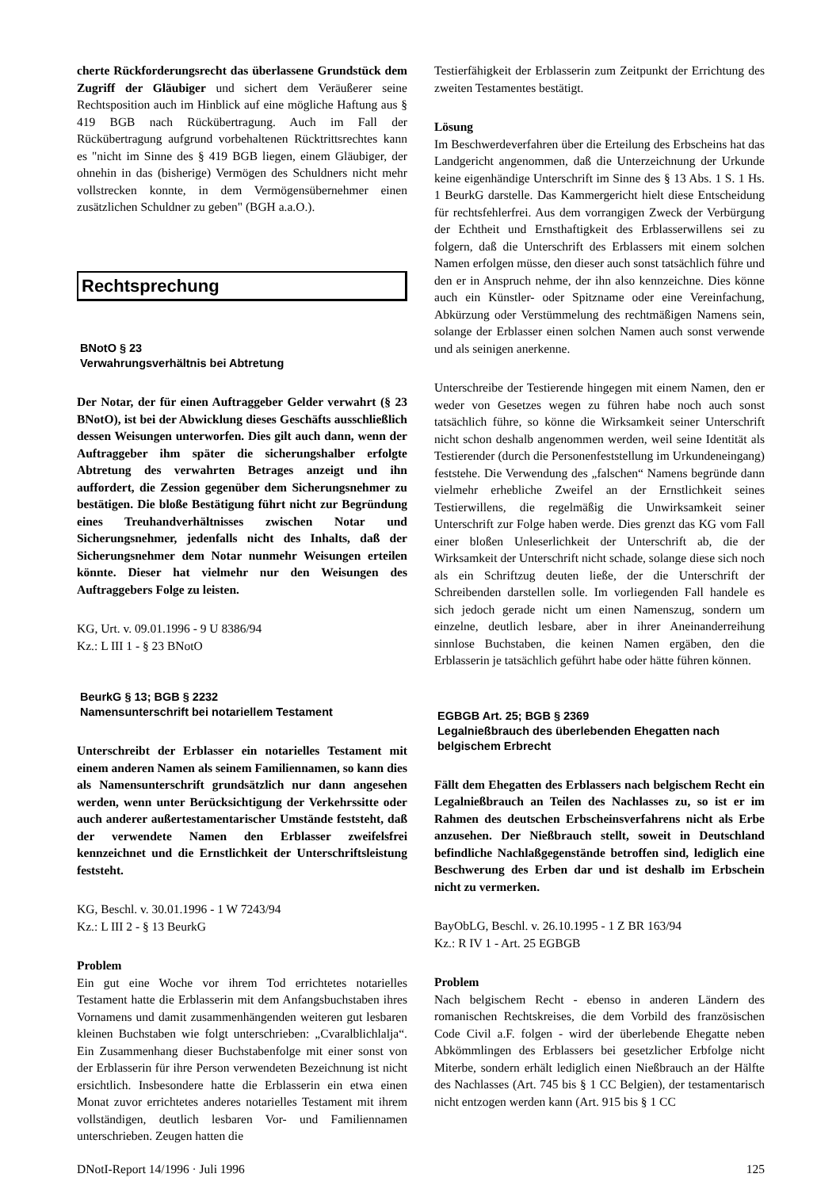cherte Rückforderungsrecht das überlassene Grundstück dem Zugriff der Gläubiger und sichert dem Veräußerer seine Rechtsposition auch im Hinblick auf eine mögliche Haftung aus § 419 BGB nach Rückübertragung. Auch im Fall der Rückübertragung aufgrund vorbehaltenen Rücktrittsrechtes kann es "nicht im Sinne des § 419 BGB liegen, einem Gläubiger, der ohnehin in das (bisherige) Vermögen des Schuldners nicht mehr vollstrecken konnte, in dem Vermögensübernehmer einen zusätzlichen Schuldner zu geben" (BGH a.a.O.).
Rechtsprechung
BNotO § 23
Verwahrungsverhältnis bei Abtretung
Der Notar, der für einen Auftraggeber Gelder verwahrt (§ 23 BNotO), ist bei der Abwicklung dieses Geschäfts ausschließlich dessen Weisungen unterworfen. Dies gilt auch dann, wenn der Auftraggeber ihm später die sicherungshalber erfolgte Abtretung des verwahrten Betrages anzeigt und ihn auffordert, die Zession gegenüber dem Sicherungsnehmer zu bestätigen. Die bloße Bestätigung führt nicht zur Begründung eines Treuhandverhältnisses zwischen Notar und Sicherungsnehmer, jedenfalls nicht des Inhalts, daß der Sicherungsnehmer dem Notar nunmehr Weisungen erteilen könnte. Dieser hat vielmehr nur den Weisungen des Auftraggebers Folge zu leisten.
KG, Urt. v. 09.01.1996 - 9 U 8386/94
Kz.: L III 1 - § 23 BNotO
BeurkG § 13; BGB § 2232
Namensunterschrift bei notariellem Testament
Unterschreibt der Erblasser ein notarielles Testament mit einem anderen Namen als seinem Familiennamen, so kann dies als Namensunterschrift grundsätzlich nur dann angesehen werden, wenn unter Berücksichtigung der Verkehrssitte oder auch anderer außertestamentarischer Umstände feststeht, daß der verwendete Namen den Erblasser zweifelsfrei kennzeichnet und die Ernstlichkeit der Unterschriftsleistung feststeht.
KG, Beschl. v. 30.01.1996 - 1 W 7243/94
Kz.: L III 2 - § 13 BeurkG
Problem
Ein gut eine Woche vor ihrem Tod errichtetes notarielles Testament hatte die Erblasserin mit dem Anfangsbuchstaben ihres Vornamens und damit zusammenhängenden weiteren gut lesbaren kleinen Buchstaben wie folgt unterschrieben: „Cvaralblichlalja“. Ein Zusammenhang dieser Buchstabenfolge mit einer sonst von der Erblasserin für ihre Person verwendeten Bezeichnung ist nicht ersichtlich. Insbesondere hatte die Erblasserin ein etwa einen Monat zuvor errichtetes anderes notarielles Testament mit ihrem vollständigen, deutlich lesbaren Vor- und Familiennamen unterschrieben. Zeugen hatten die
Testierfähigkeit der Erblasserin zum Zeitpunkt der Errichtung des zweiten Testamentes bestätigt.
Lösung
Im Beschwerdeverfahren über die Erteilung des Erbscheins hat das Landgericht angenommen, daß die Unterzeichnung der Urkunde keine eigenhändige Unterschrift im Sinne des § 13 Abs. 1 S. 1 Hs. 1 BeurkG darstelle. Das Kammergericht hielt diese Entscheidung für rechtsfehlerfrei. Aus dem vorrangigen Zweck der Verbürgung der Echtheit und Ernsthaftigkeit des Erblasserwillens sei zu folgern, daß die Unterschrift des Erblassers mit einem solchen Namen erfolgen müsse, den dieser auch sonst tatsächlich führe und den er in Anspruch nehme, der ihn also kennzeichne. Dies könne auch ein Künstler- oder Spitzname oder eine Vereinfachung, Abkürzung oder Verstümmelung des rechtmäßigen Namens sein, solange der Erblasser einen solchen Namen auch sonst verwende und als seinigen anerkenne.
Unterschreibe der Testierende hingegen mit einem Namen, den er weder von Gesetzes wegen zu führen habe noch auch sonst tatsächlich führe, so könne die Wirksamkeit seiner Unterschrift nicht schon deshalb angenommen werden, weil seine Identität als Testierender (durch die Personenfeststellung im Urkundeneingang) feststehe. Die Verwendung des „falschen“ Namens begründe dann vielmehr erhebliche Zweifel an der Ernstlichkeit seines Testierwillens, die regelmäßig die Unwirksamkeit seiner Unterschrift zur Folge haben werde. Dies grenzt das KG vom Fall einer bloßen Unleserlichkeit der Unterschrift ab, die der Wirksamkeit der Unterschrift nicht schade, solange diese sich noch als ein Schriftzug deuten ließe, der die Unterschrift der Schreibenden darstellen solle. Im vorliegenden Fall handele es sich jedoch gerade nicht um einen Namenszug, sondern um einzelne, deutlich lesbare, aber in ihrer Aneinanderreihung sinnlose Buchstaben, die keinen Namen ergäben, den die Erblasserin je tatsächlich geführt habe oder hätte führen können.
EGBGB Art. 25; BGB § 2369
Legalnießbrauch des überlebenden Ehegatten nach belgischem Erbrecht
Fällt dem Ehegatten des Erblassers nach belgischem Recht ein Legalnießbrauch an Teilen des Nachlasses zu, so ist er im Rahmen des deutschen Erbscheinsverfahrens nicht als Erbe anzusehen. Der Nießbrauch stellt, soweit in Deutschland befindliche Nachlaßgegenstände betroffen sind, lediglich eine Beschwerung des Erben dar und ist deshalb im Erbschein nicht zu vermerken.
BayObLG, Beschl. v. 26.10.1995 - 1 Z BR 163/94
Kz.: R IV 1 - Art. 25 EGBGB
Problem
Nach belgischem Recht - ebenso in anderen Ländern des romanischen Rechtskreises, die dem Vorbild des französischen Code Civil a.F. folgen - wird der überlebende Ehegatte neben Abkömmlingen des Erblassers bei gesetzlicher Erbfolge nicht Miterbe, sondern erhält lediglich einen Nießbrauch an der Hälfte des Nachlasses (Art. 745 bis § 1 CC Belgien), der testamentarisch nicht entzogen werden kann (Art. 915 bis § 1 CC
DNotI-Report 14/1996 · Juli 1996 125